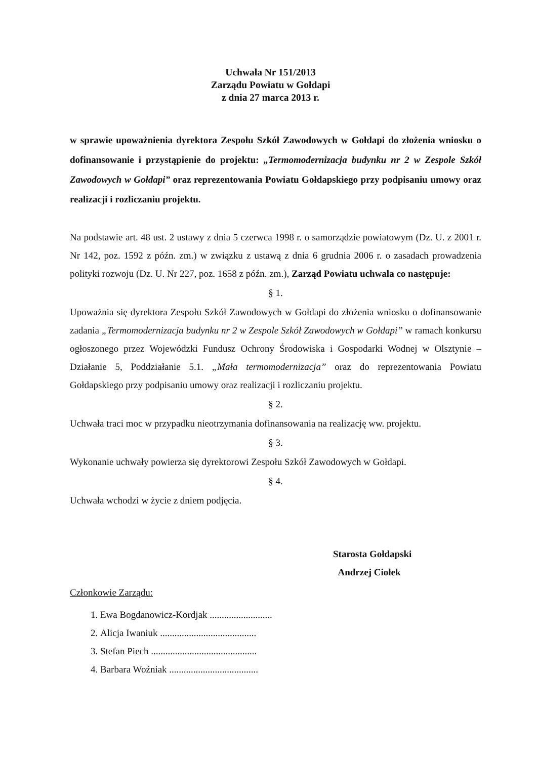Uchwała Nr 151/2013
Zarządu Powiatu w Gołdapi
z dnia 27 marca 2013 r.
w sprawie upoważnienia dyrektora Zespołu Szkół Zawodowych w Gołdapi do złożenia wniosku o dofinansowanie i przystąpienie do projektu: „Termomodernizacja budynku nr 2 w Zespole Szkół Zawodowych w Gołdapi” oraz reprezentowania Powiatu Gołdapskiego przy podpisaniu umowy oraz realizacji i rozliczaniu projektu.
Na podstawie art. 48 ust. 2 ustawy z dnia 5 czerwca 1998 r. o samorządzie powiatowym (Dz. U. z 2001 r. Nr 142, poz. 1592 z późn. zm.) w związku z ustawą z dnia 6 grudnia 2006 r. o zasadach prowadzenia polityki rozwoju (Dz. U. Nr 227, poz. 1658 z późn. zm.), Zarząd Powiatu uchwala co następuje:
§ 1.
Upoważnia się dyrektora Zespołu Szkół Zawodowych w Gołdapi do złożenia wniosku o dofinansowanie zadania „Termomodernizacja budynku nr 2 w Zespole Szkół Zawodowych w Gołdapi” w ramach konkursu ogłoszonego przez Wojewódzki Fundusz Ochrony Środowiska i Gospodarki Wodnej w Olsztynie – Działanie 5, Poddziałanie 5.1. „Mała termomodernizacja” oraz do reprezentowania Powiatu Gołdapskiego przy podpisaniu umowy oraz realizacji i rozliczaniu projektu.
§ 2.
Uchwała traci moc w przypadku nieotrzymania dofinansowania na realizację ww. projektu.
§ 3.
Wykonanie uchwały powierza się dyrektorowi Zespołu Szkół Zawodowych w Gołdapi.
§ 4.
Uchwała wchodzi w życie z dniem podjęcia.
Starosta Gołdapski
Andrzej Ciołek
Członkowie Zarządu:
1. Ewa Bogdanowicz-Kordjak ..........................
2. Alicja Iwaniuk ........................................
3. Stefan Piech ............................................
4. Barbara Woźniak .....................................